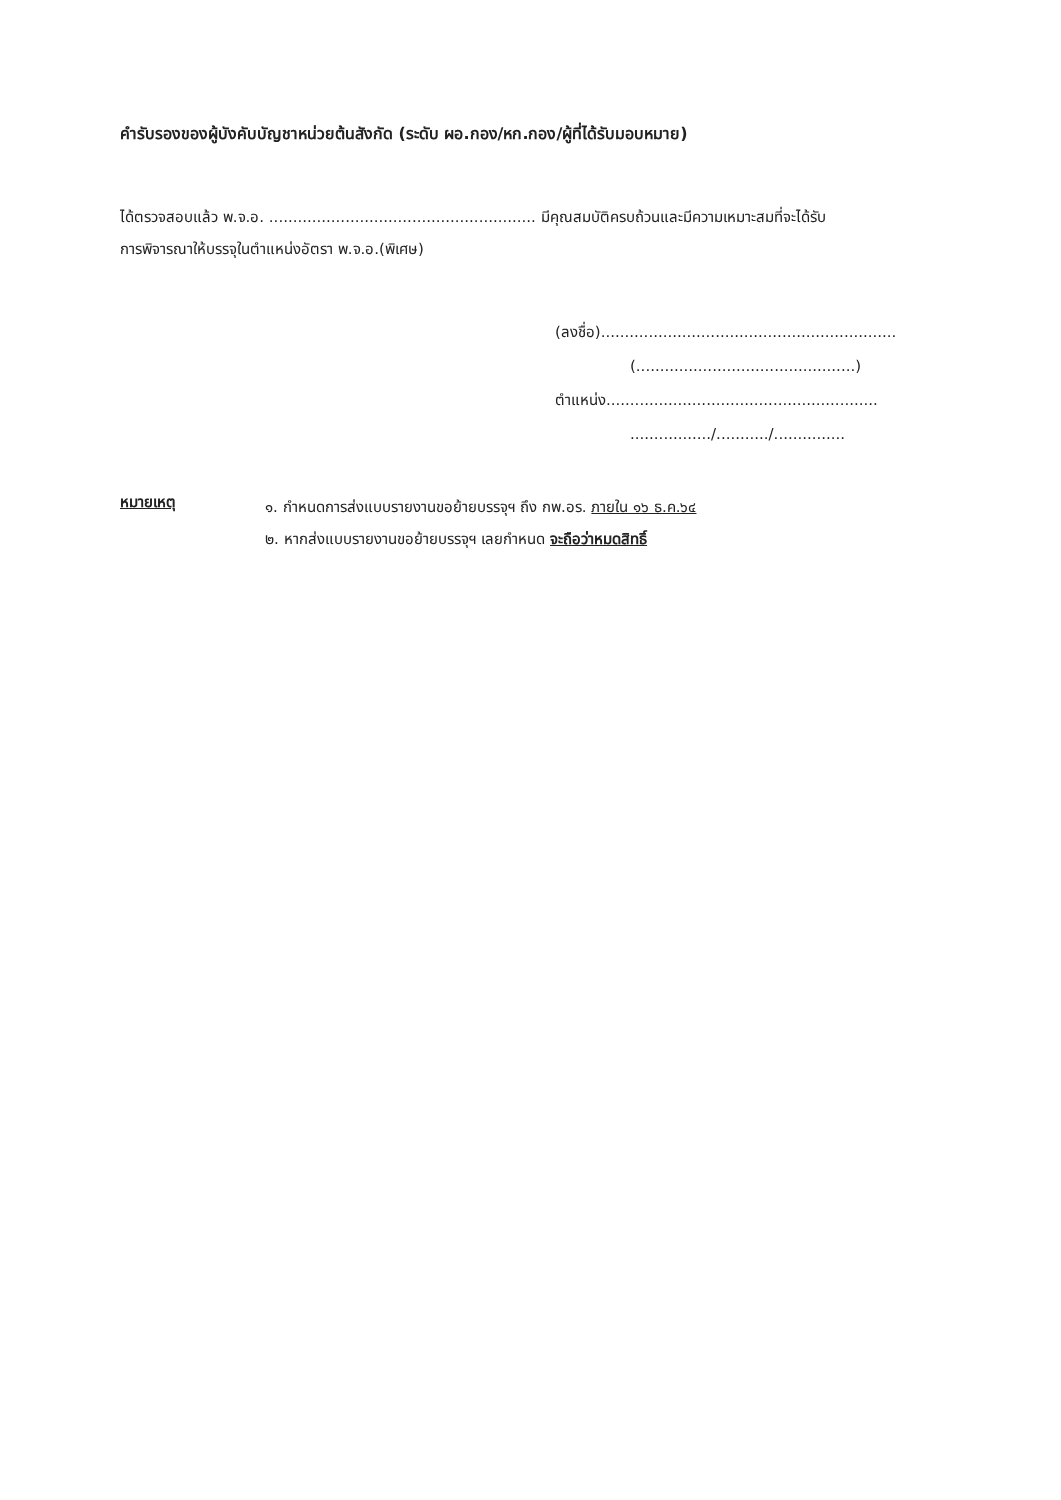คำรับรองของผู้บังคับบัญชาหน่วยต้นสังกัด (ระดับ ผอ.กอง/หก.กอง/ผู้ที่ได้รับมอบหมาย)
ได้ตรวจสอบแล้ว พ.จ.อ. ........................................................ มีคุณสมบัติครบถ้วนและมีความเหมาะสมที่จะได้รับ
การพิจารณาให้บรรจุในตำแหน่งอัตรา พ.จ.อ.(พิเศษ)
(ลงชื่อ)..............................................................
(..............................................)
ตำแหน่ง.........................................................
................./.........../...............
หมายเหตุ
๑. กำหนดการส่งแบบรายงานขอย้ายบรรจุฯ ถึง กพ.อร. ภายใน ๑๖ ธ.ค.๖๔
๒. หากส่งแบบรายงานขอย้ายบรรจุฯ เลยกำหนด จะถือว่าหมดสิทธิ์